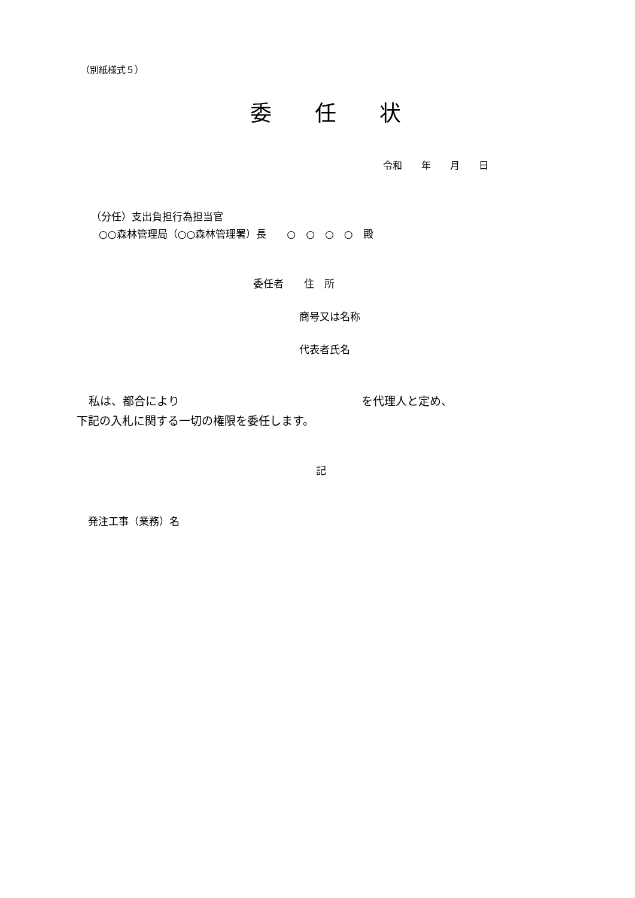（別紙様式５）
委　　任　　状
令和　　年　　月　　日
（分任）支出負担行為担当官
○○森林管理局（○○森林管理署）長　　○　○　○　○　殿
委任者　　住　所
商号又は名称
代表者氏名
私は、都合により　　　　　　　　　　　　　　　　を代理人と定め、
下記の入札に関する一切の権限を委任します。
記
発注工事（業務）名